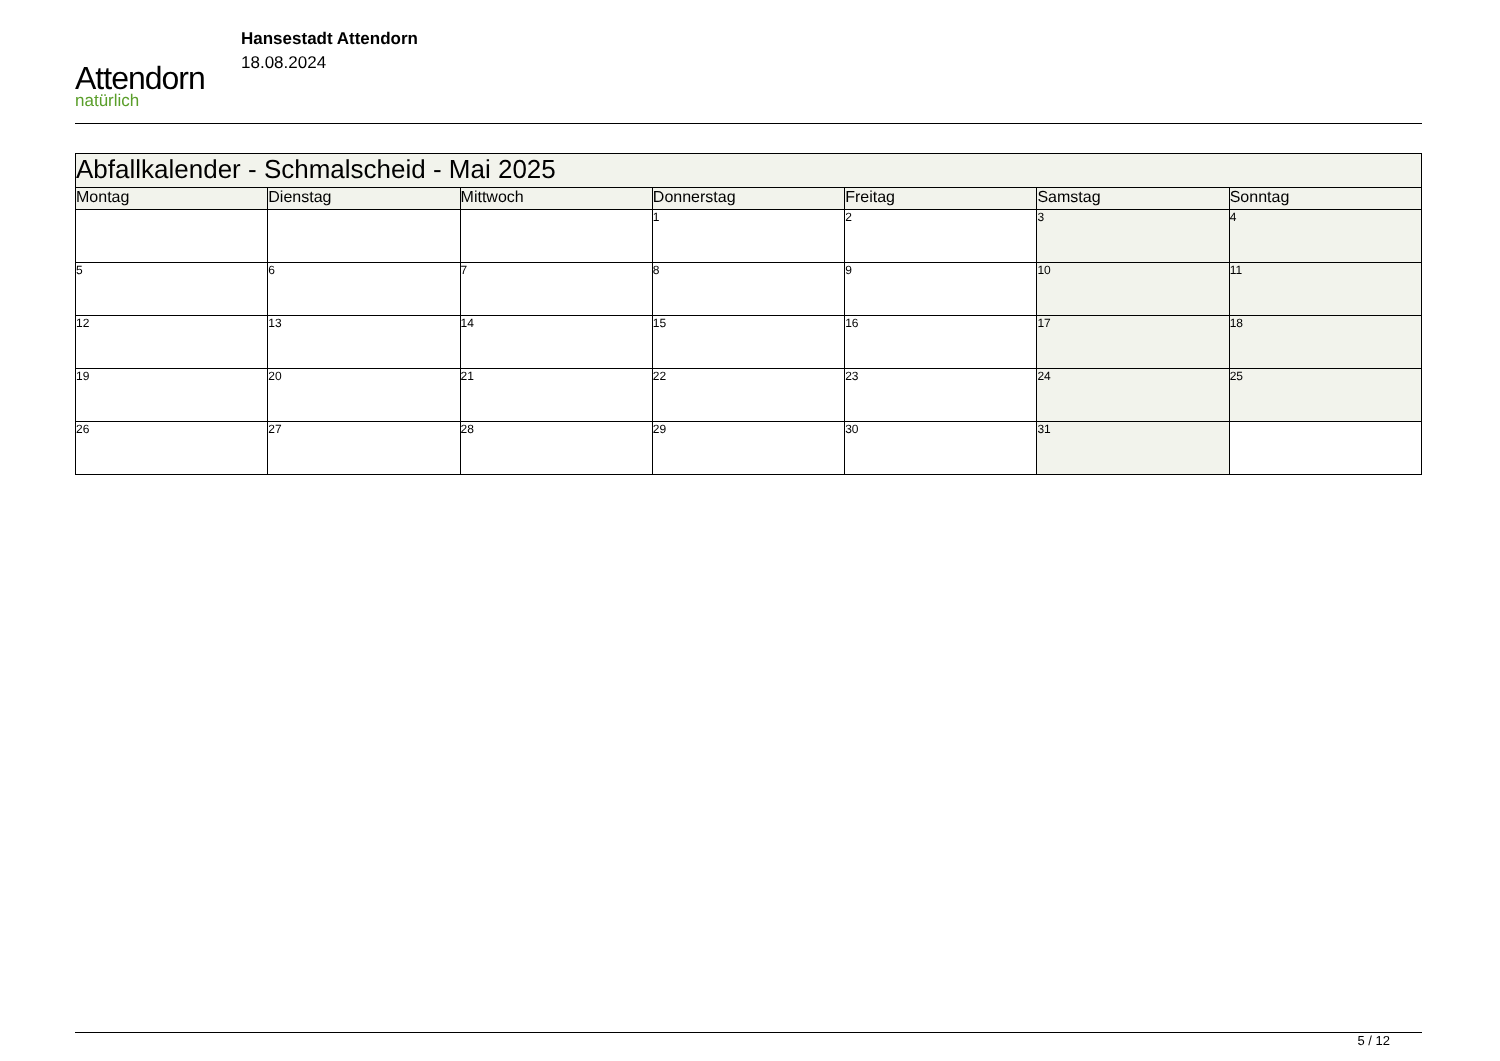Attendorn
natürlich
Hansestadt Attendorn
18.08.2024
| Abfallkalender - Schmalscheid - Mai 2025 | | | | | | |
| Montag | Dienstag | Mittwoch | Donnerstag | Freitag | Samstag | Sonntag |
| | | | 1 | 2 | 3 | 4 |
| 5 | 6 | 7 | 8 | 9 | 10 | 11 |
| 12 | 13 | 14 | 15 | 16 | 17 | 18 |
| 19 | 20 | 21 | 22 | 23 | 24 | 25 |
| 26 | 27 | 28 | 29 | 30 | 31 | |
5 / 12